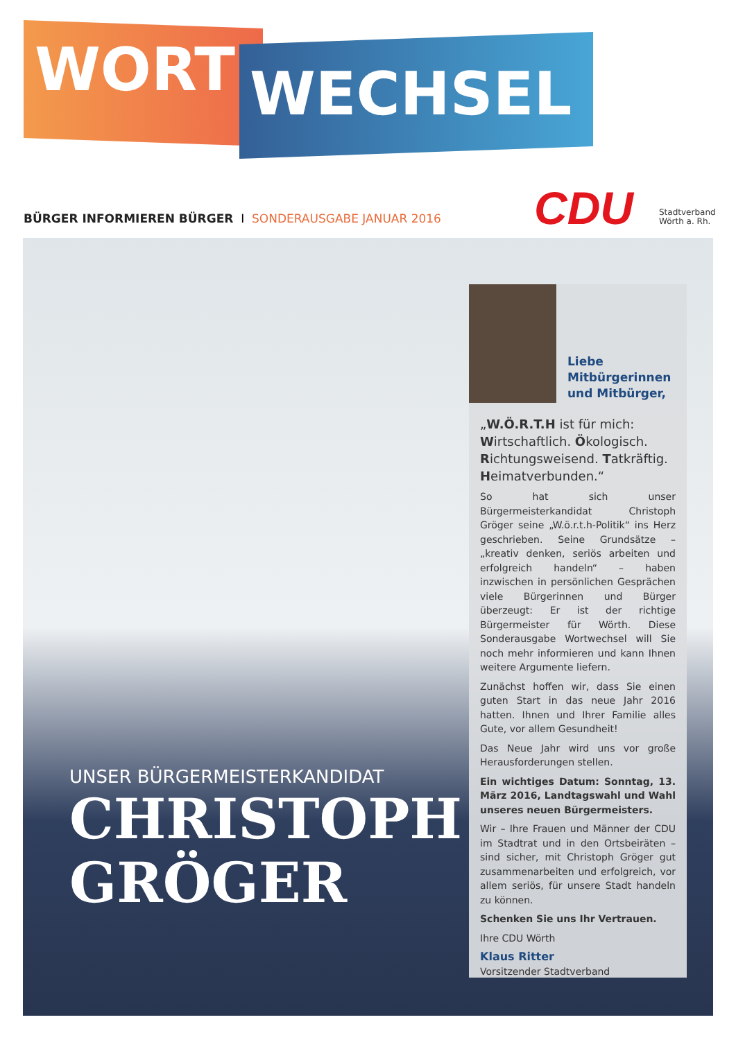WORT WECHSEL
BÜRGER INFORMIEREN BÜRGER I SONDERAUSGABE JANUAR 2016
CDU
Stadtverband
Wörth a. Rh.
UNSER BÜRGERMEISTERKANDIDAT
CHRISTOPH
GRÖGER
Liebe
Mitbürgerinnen
und Mitbürger,
„W.Ö.R.T.H ist für mich:
Wirtschaftlich. Ökologisch.
Richtungsweisend. Tatkräftig.
Heimatverbunden.“
So hat sich unser Bürgermeisterkandidat Christoph Gröger seine „W.ö.r.t.h-Politik“ ins Herz geschrieben. Seine Grundsätze – „kreativ denken, seriös arbeiten und erfolgreich handeln“ – haben inzwischen in persönlichen Gesprächen viele Bürgerinnen und Bürger überzeugt: Er ist der richtige Bürgermeister für Wörth. Diese Sonderausgabe Wortwechsel will Sie noch mehr informieren und kann Ihnen weitere Argumente liefern.
Zunächst hoffen wir, dass Sie einen guten Start in das neue Jahr 2016 hatten. Ihnen und Ihrer Familie alles Gute, vor allem Gesundheit!
Das Neue Jahr wird uns vor große Herausforderungen stellen.
Ein wichtiges Datum: Sonntag, 13. März 2016, Landtagswahl und Wahl unseres neuen Bürgermeisters.
Wir – Ihre Frauen und Männer der CDU im Stadtrat und in den Ortsbeiräten – sind sicher, mit Christoph Gröger gut zusammenarbeiten und erfolgreich, vor allem seriös, für unsere Stadt handeln zu können.
Schenken Sie uns Ihr Vertrauen.
Ihre CDU Wörth
Klaus Ritter
Vorsitzender Stadtverband